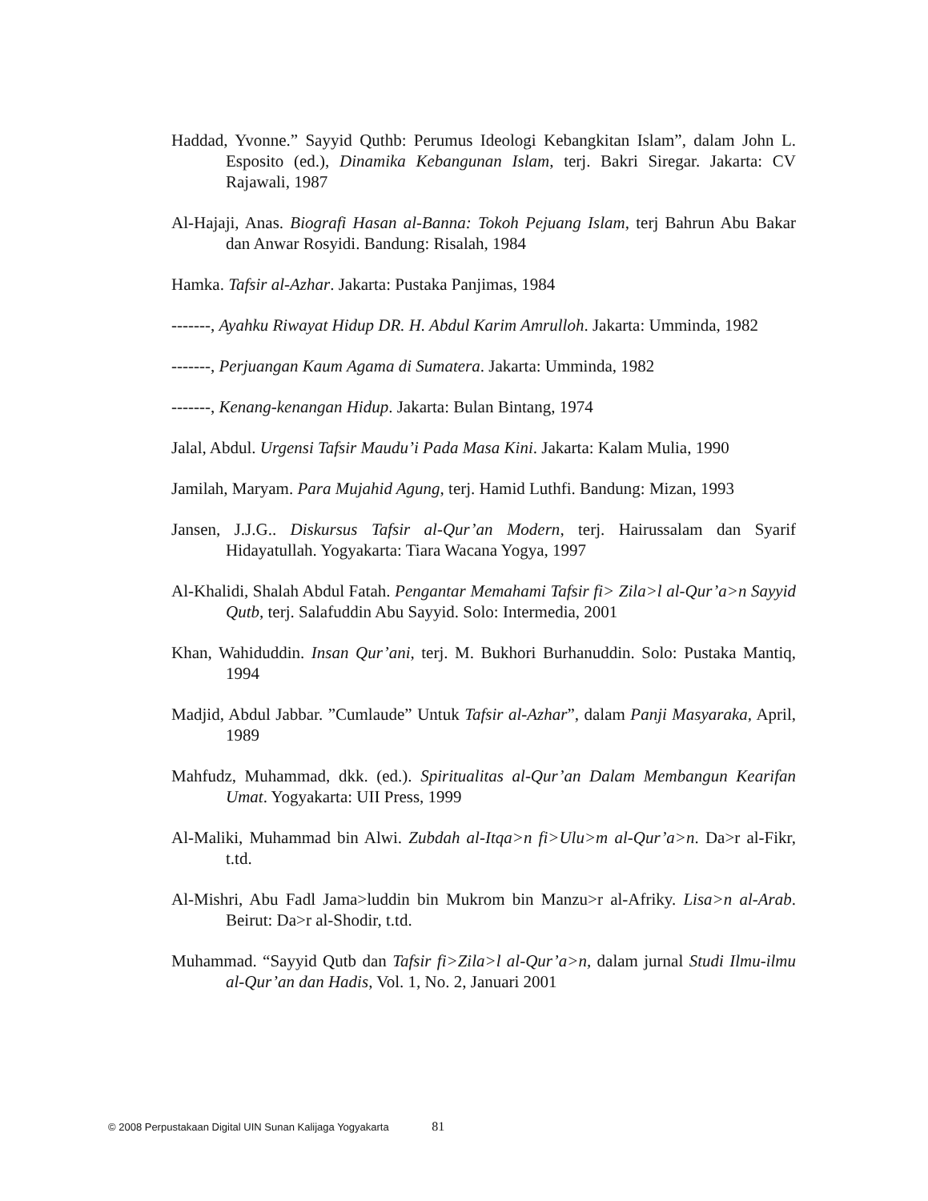Haddad, Yvonne.” Sayyid Quthb: Perumus Ideologi Kebangkitan Islam”, dalam John L. Esposito (ed.), Dinamika Kebangunan Islam, terj. Bakri Siregar. Jakarta: CV Rajawali, 1987
Al-Hajaji, Anas. Biografi Hasan al-Banna: Tokoh Pejuang Islam, terj Bahrun Abu Bakar dan Anwar Rosyidi. Bandung: Risalah, 1984
Hamka. Tafsir al-Azhar. Jakarta: Pustaka Panjimas, 1984
-------, Ayahku Riwayat Hidup DR. H. Abdul Karim Amrulloh. Jakarta: Umminda, 1982
-------, Perjuangan Kaum Agama di Sumatera. Jakarta: Umminda, 1982
-------, Kenang-kenangan Hidup. Jakarta: Bulan Bintang, 1974
Jalal, Abdul. Urgensi Tafsir Maudu’i Pada Masa Kini. Jakarta: Kalam Mulia, 1990
Jamilah, Maryam. Para Mujahid Agung, terj. Hamid Luthfi. Bandung: Mizan, 1993
Jansen, J.J.G.. Diskursus Tafsir al-Qur’an Modern, terj. Hairussalam dan Syarif Hidayatullah. Yogyakarta: Tiara Wacana Yogya, 1997
Al-Khalidi, Shalah Abdul Fatah. Pengantar Memahami Tafsir fi> Zila>l al-Qur’a>n Sayyid Qutb, terj. Salafuddin Abu Sayyid. Solo: Intermedia, 2001
Khan, Wahiduddin. Insan Qur’ani, terj. M. Bukhori Burhanuddin. Solo: Pustaka Mantiq, 1994
Madjid, Abdul Jabbar. ”Cumlaude” Untuk Tafsir al-Azhar”, dalam Panji Masyaraka, April, 1989
Mahfudz, Muhammad, dkk. (ed.). Spiritualitas al-Qur’an Dalam Membangun Kearifan Umat. Yogyakarta: UII Press, 1999
Al-Maliki, Muhammad bin Alwi. Zubdah al-Itqa>n fi>Ulu>m al-Qur’a>n. Da>r al-Fikr, t.td.
Al-Mishri, Abu Fadl Jama>luddin bin Mukrom bin Manzu>r al-Afriky. Lisa>n al-Arab. Beirut: Da>r al-Shodir, t.td.
Muhammad. “Sayyid Qutb dan Tafsir fi>Zila>l al-Qur’a>n, dalam jurnal Studi Ilmu-ilmu al-Qur’an dan Hadis, Vol. 1, No. 2, Januari 2001
© 2008 Perpustakaan Digital UIN Sunan Kalijaga Yogyakarta 81